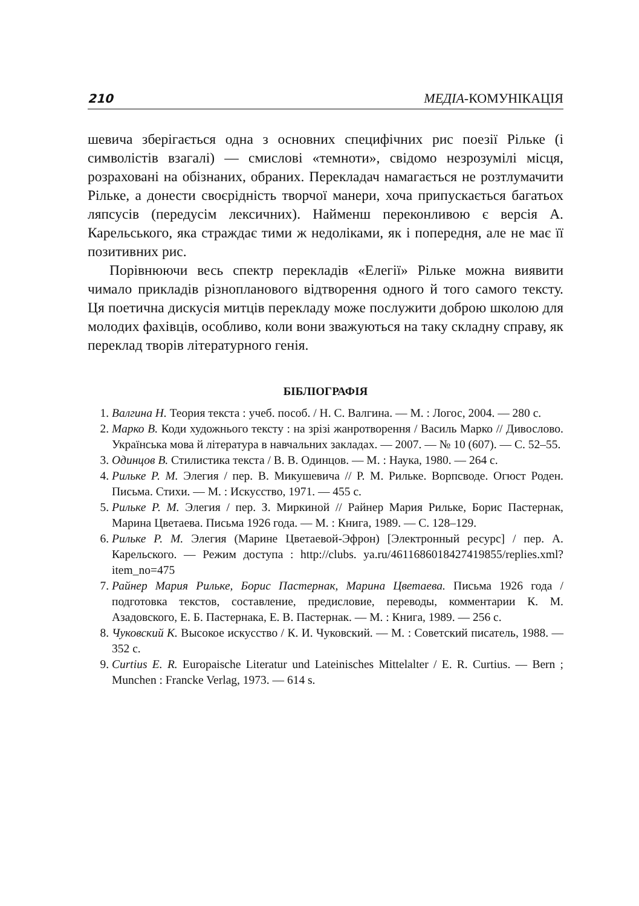210 МЕДІА-КОМУНІКАЦІЯ
шевича зберігається одна з основних специфічних рис поезії Рільке (і символістів взагалі) — смислові «темноти», свідомо незрозумілі місця, розраховані на обізнаних, обраних. Перекладач намагається не розтлумачити Рільке, а донести своєрідність творчої манери, хоча припускається багатьох ляпсусів (передусім лексичних). Найменш переконливою є версія А. Карельського, яка страждає тими ж недоліками, як і попередня, але не має її позитивних рис.
Порівнюючи весь спектр перекладів «Елегії» Рільке можна виявити чимало прикладів різнопланового відтворення одного й того самого тексту. Ця поетична дискусія митців перекладу може послужити доброю школою для молодих фахівців, особливо, коли вони зважуються на таку складну справу, як переклад творів літературного генія.
БІБЛІОГРАФІЯ
1. Валгина Н. Теория текста : учеб. пособ. / Н. С. Валгина. — М. : Логос, 2004. — 280 с.
2. Марко В. Коди художнього тексту : на зрізі жанротворення / Василь Марко // Дивослово. Українська мова й література в навчальних закладах. — 2007. — № 10 (607). — С. 52–55.
3. Одинцов В. Стилистика текста / В. В. Одинцов. — М. : Наука, 1980. — 264 с.
4. Рильке Р. М. Элегия / пер. В. Микушевича // Р. М. Рильке. Ворпсводе. Огюст Роден. Письма. Стихи. — М. : Искусство, 1971. — 455 с.
5. Рильке Р. М. Элегия / пер. З. Миркиной // Райнер Мария Рильке, Борис Пастернак, Марина Цветаева. Письма 1926 года. — М. : Книга, 1989. — С. 128–129.
6. Рильке Р. М. Элегия (Марине Цветаевой-Эфрон) [Электронный ресурс] / пер. А. Карельского. — Режим доступа : http://clubs. ya.ru/4611686018427419855/replies.xml?item_no=475
7. Райнер Мария Рильке, Борис Пастернак, Марина Цветаева. Письма 1926 года / подготовка текстов, составление, предисловие, переводы, комментарии К. М. Азадовского, Е. Б. Пастернака, Е. В. Пастернак. — М. : Книга, 1989. — 256 с.
8. Чуковский К. Высокое искусство / К. И. Чуковский. — М. : Советский писатель, 1988. — 352 с.
9. Curtius E. R. Europaische Literatur und Lateinisches Mittelalter / E. R. Curtius. — Bern ; Munchen : Francke Verlag, 1973. — 614 s.